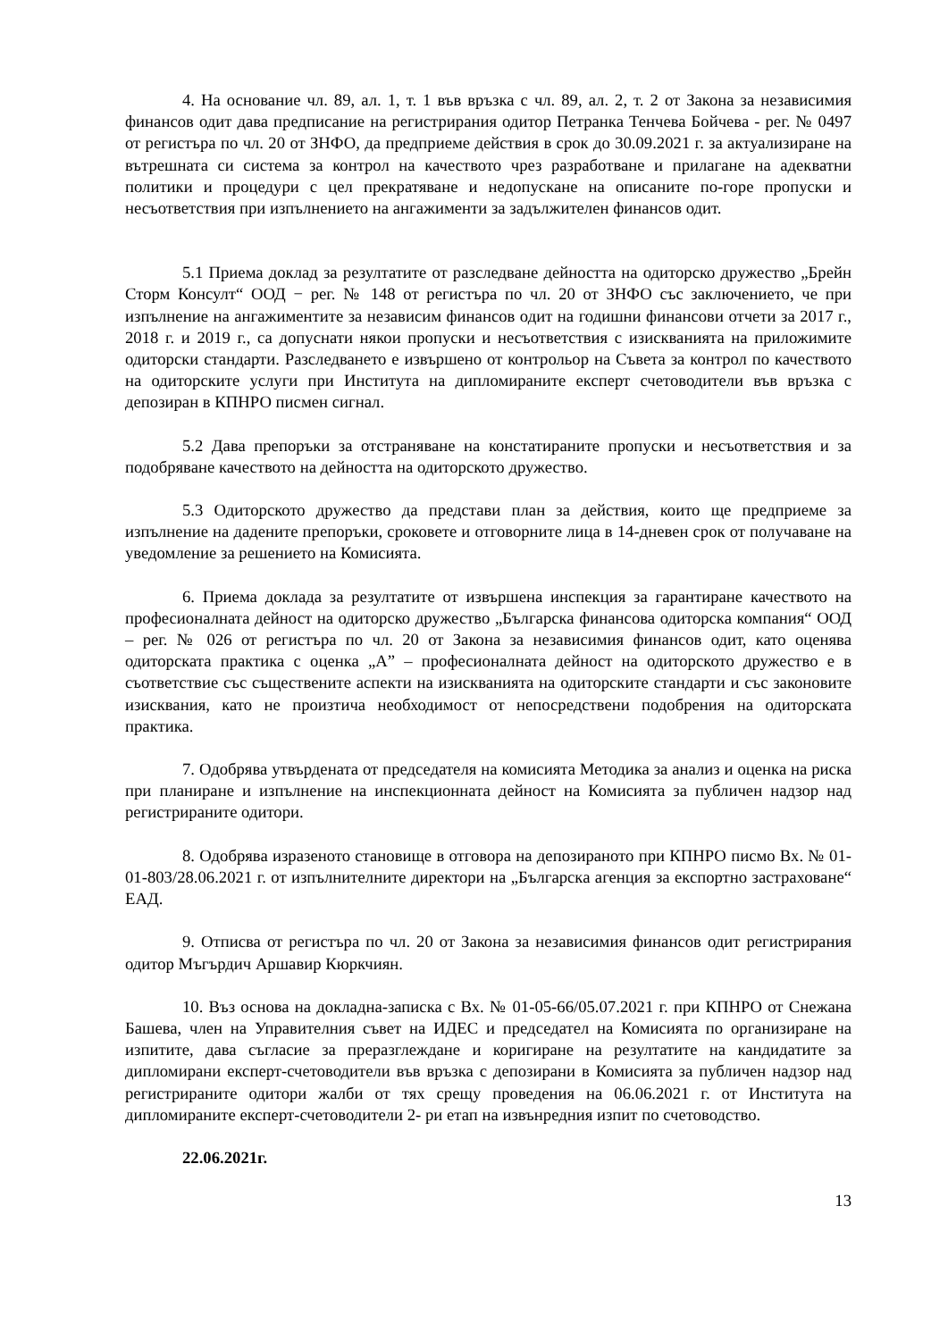4. На основание чл. 89, ал. 1, т. 1 във връзка с чл. 89, ал. 2, т. 2 от Закона за независимия финансов одит дава предписание на регистрирания одитор Петранка Тенчева Бойчева - рег. № 0497 от регистъра по чл. 20 от ЗНФО, да предприеме действия в срок до 30.09.2021 г. за актуализиране на вътрешната си система за контрол на качеството чрез разработване и прилагане на адекватни политики и процедури с цел прекратяване и недопускане на описаните по-горе пропуски и несъответствия при изпълнението на ангажименти за задължителен финансов одит.
5.1 Приема доклад за резултатите от разследване дейността на одиторско дружество „Брейн Сторм Консулт“ ООД − рег. № 148 от регистъра по чл. 20 от ЗНФО със заключението, че при изпълнение на ангажиментите за независим финансов одит на годишни финансови отчети за 2017 г., 2018 г. и 2019 г., са допуснати някои пропуски и несъответствия с изискванията на приложимите одиторски стандарти. Разследването е извършено от контрольор на Съвета за контрол по качеството на одиторските услуги при Института на дипломираните експерт счетоводители във връзка с депозиран в КПНРО писмен сигнал.
5.2 Дава препоръки за отстраняване на констатираните пропуски и несъответствия и за подобряване качеството на дейността на одиторското дружество.
5.3 Одиторското дружество да представи план за действия, които ще предприеме за изпълнение на дадените препоръки, сроковете и отговорните лица в 14-дневен срок от получаване на уведомление за решението на Комисията.
6. Приема доклада за резултатите от извършена инспекция за гарантиране качеството на професионалната дейност на одиторско дружество „Българска финансова одиторска компания“ ООД – рег. № 026 от регистъра по чл. 20 от Закона за независимия финансов одит, като оценява одиторската практика с оценка „А” – професионалната дейност на одиторското дружество е в съответствие със съществените аспекти на изискванията на одиторските стандарти и със законовите изисквания, като не произтича необходимост от непосредствени подобрения на одиторската практика.
7. Одобрява утвърдената от председателя на комисията Методика за анализ и оценка на риска при планиране и изпълнение на инспекционната дейност на Комисията за публичен надзор над регистрираните одитори.
8. Одобрява изразеното становище в отговора на депозираното при КПНРО писмо Вх. № 01-01-803/28.06.2021 г. от изпълнителните директори на „Българска агенция за експортно застраховане“ ЕАД.
9. Отписва от регистъра по чл. 20 от Закона за независимия финансов одит регистрирания одитор Мъгърдич Аршавир Кюркчиян.
10. Въз основа на докладна-записка с Вх. № 01-05-66/05.07.2021 г. при КПНРО от Снежана Башева, член на Управителния съвет на ИДЕС и председател на Комисията по организиране на изпитите, дава съгласие за преразглеждане и коригиране на резултатите на кандидатите за дипломирани експерт-счетоводители във връзка с депозирани в Комисията за публичен надзор над регистрираните одитори жалби от тях срещу проведения на 06.06.2021 г. от Института на дипломираните експерт-счетоводители 2- ри етап на извънредния изпит по счетоводство.
22.06.2021г.
13